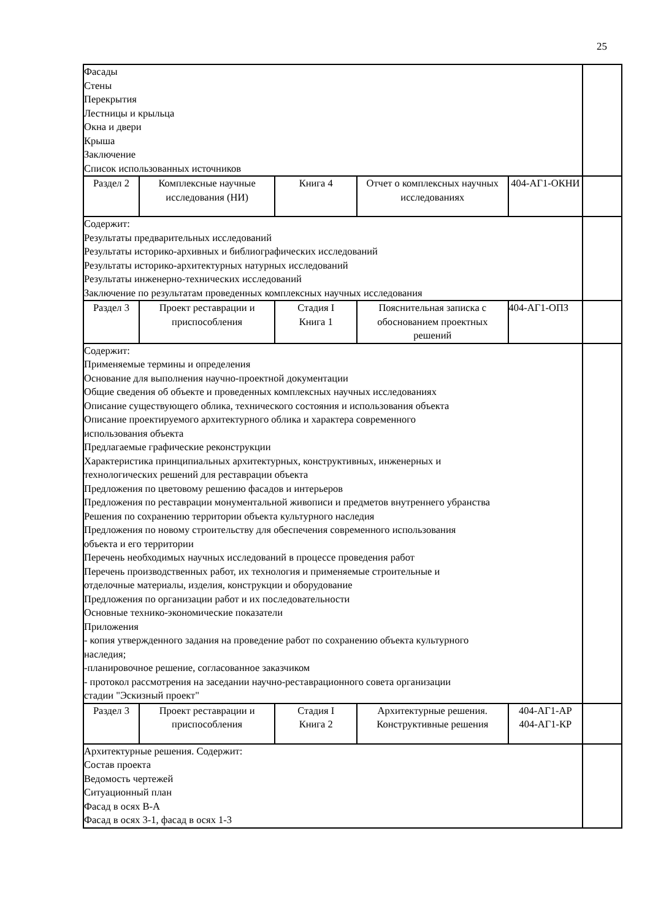25
| Фасады Стены Перекрытия Лестницы и крыльца Окна и двери Крыша Заключение Список использованных источников | | | | | |
| Раздел 2 | Комплексные научные исследования (НИ) | Книга 4 | Отчет о комплексных научных исследованиях | 404-АГ1-ОКНИ | |
| Содержит: Результаты предварительных исследований Результаты историко-архивных и библиографических исследований Результаты историко-архитектурных натурных исследований Результаты инженерно-технических исследований Заключение по результатам проведенных комплексных научных исследования | | | | | |
| Раздел 3 | Проект реставрации и приспособления | Стадия I Книга 1 | Пояснительная записка с обоснованием проектных решений | 404-АГ1-ОПЗ | |
| Содержит: Применяемые термины и определения Основание для выполнения научно-проектной документации Общие сведения об объекте и проведенных комплексных научных исследованиях Описание существующего облика, технического состояния и использования объекта Описание проектируемого архитектурного облика и характера современного использования объекта Предлагаемые графические реконструкции Характеристика принципиальных архитектурных, конструктивных, инженерных и технологических решений для реставрации объекта Предложения по цветовому решению фасадов и интерьеров Предложения по реставрации монументальной живописи и предметов внутреннего убранства Решения по сохранению территории объекта культурного наследия Предложения по новому строительству для обеспечения современного использования объекта и его территории Перечень необходимых научных исследований в процессе проведения работ Перечень производственных работ, их технология и применяемые строительные и отделочные материалы, изделия, конструкции и оборудование Предложения по организации работ и их последовательности Основные технико-экономические показатели Приложения - копия утвержденного задания на проведение работ по сохранению объекта культурного наследия; -планировочное решение, согласованное заказчиком - протокол рассмотрения на заседании научно-реставрационного совета организации стадии "Эскизный проект" | | | | | |
| Раздел 3 | Проект реставрации и приспособления | Стадия I Книга 2 | Архитектурные решения. Конструктивные решения | 404-АГ1-АР 404-АГ1-КР | |
| Архитектурные решения. Содержит: Состав проекта Ведомость чертежей Ситуационный план Фасад в осях В-А Фасад в осях 3-1, фасад в осях 1-3 | | | | | |